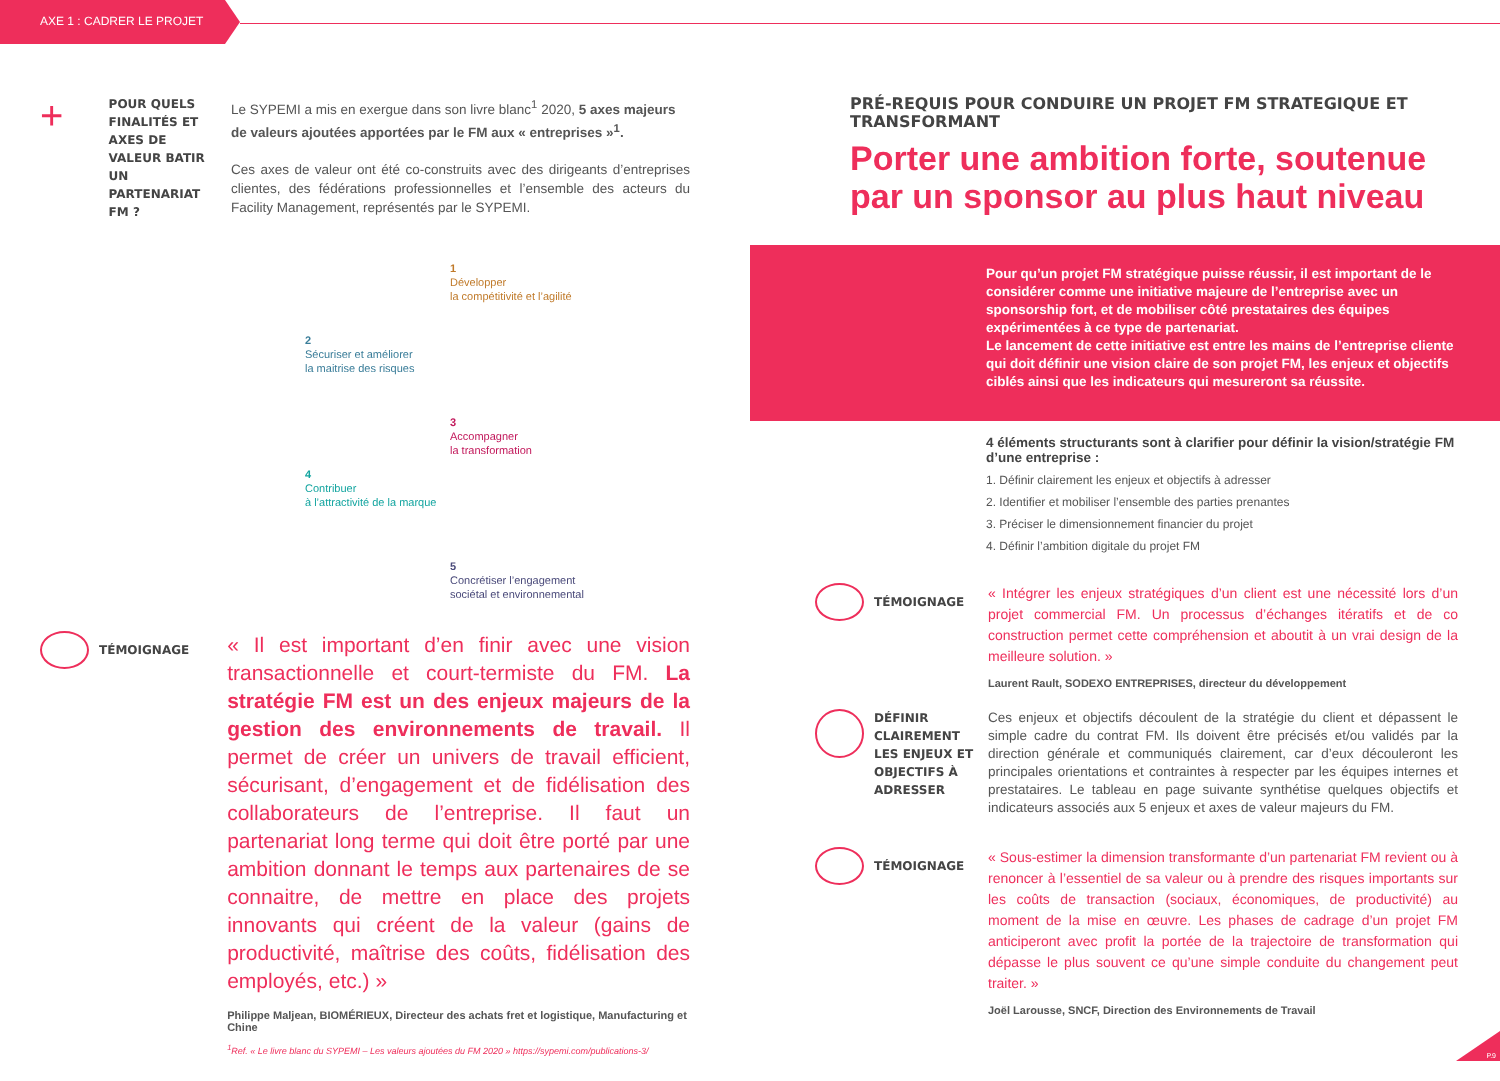AXE 1 : CADRER LE PROJET
+
POUR QUELS FINALITÉS ET AXES DE VALEUR BATIR UN PARTENARIAT FM ?
Le SYPEMI a mis en exergue dans son livre blanc<sup>1</sup> 2020, 5 axes majeurs de valeurs ajoutées apportées par le FM aux « entreprises »<sup>1</sup>.
Ces axes de valeur ont été co-construits avec des dirigeants d’entreprises clientes, des fédérations professionnelles et l’ensemble des acteurs du Facility Management, représentés par le SYPEMI.
1
Développer
la compétitivité et l’agilité
2
Sécuriser et améliorer
la maitrise des risques
3
Accompagner
la transformation
4
Contribuer
à l’attractivité de la marque
5
Concrétiser l’engagement
sociétal et environnemental
TÉMOIGNAGE
« Il est important d’en finir avec une vision transactionnelle et court-termiste du FM. La stratégie FM est un des enjeux majeurs de la gestion des environnements de travail. Il permet de créer un univers de travail efficient, sécurisant, d’engagement et de fidélisation des collaborateurs de l’entreprise. Il faut un partenariat long terme qui doit être porté par une ambition donnant le temps aux partenaires de se connaitre, de mettre en place des projets innovants qui créent de la valeur (gains de productivité, maîtrise des coûts, fidélisation des employés, etc.) »
Philippe Maljean, BIOMÉRIEUX, Directeur des achats fret et logistique, Manufacturing et Chine
<sup>1</sup> Ref. « Le livre blanc du SYPEMI – Les valeurs ajoutées du FM 2020 » https://sypemi.com/publications-3/
PRÉ-REQUIS POUR CONDUIRE UN PROJET FM STRATEGIQUE ET TRANSFORMANT
Porter une ambition forte, soutenue par un sponsor au plus haut niveau
Pour qu’un projet FM stratégique puisse réussir, il est important de le considérer comme une initiative majeure de l’entreprise avec un sponsorship fort, et de mobiliser côté prestataires des équipes expérimentées à ce type de partenariat.
Le lancement de cette initiative est entre les mains de l’entreprise cliente qui doit définir une vision claire de son projet FM, les enjeux et objectifs ciblés ainsi que les indicateurs qui mesureront sa réussite.
4 éléments structurants sont à clarifier pour définir la vision/stratégie FM d’une entreprise :
1. Définir clairement les enjeux et objectifs à adresser
2. Identifier et mobiliser l’ensemble des parties prenantes
3. Préciser le dimensionnement financier du projet
4. Définir l’ambition digitale du projet FM
TÉMOIGNAGE
« Intégrer les enjeux stratégiques d’un client est une nécessité lors d’un projet commercial FM. Un processus d’échanges itératifs et de co construction permet cette compréhension et aboutit à un vrai design de la meilleure solution. »
Laurent Rault, SODEXO ENTREPRISES, directeur du développement
DÉFINIR CLAIREMENT LES ENJEUX ET OBJECTIFS À ADRESSER
Ces enjeux et objectifs découlent de la stratégie du client et dépassent le simple cadre du contrat FM. Ils doivent être précisés et/ou validés par la direction générale et communiqués clairement, car d’eux découleront les principales orientations et contraintes à respecter par les équipes internes et prestataires. Le tableau en page suivante synthétise quelques objectifs et indicateurs associés aux 5 enjeux et axes de valeur majeurs du FM.
TÉMOIGNAGE
« Sous-estimer la dimension transformante d’un partenariat FM revient ou à renoncer à l’essentiel de sa valeur ou à prendre des risques importants sur les coûts de transaction (sociaux, économiques, de productivité) au moment de la mise en œuvre. Les phases de cadrage d’un projet FM anticiperont avec profit la portée de la trajectoire de transformation qui dépasse le plus souvent ce qu’une simple conduite du changement peut traiter. »
Joël Larousse, SNCF, Direction des Environnements de Travail
P.9